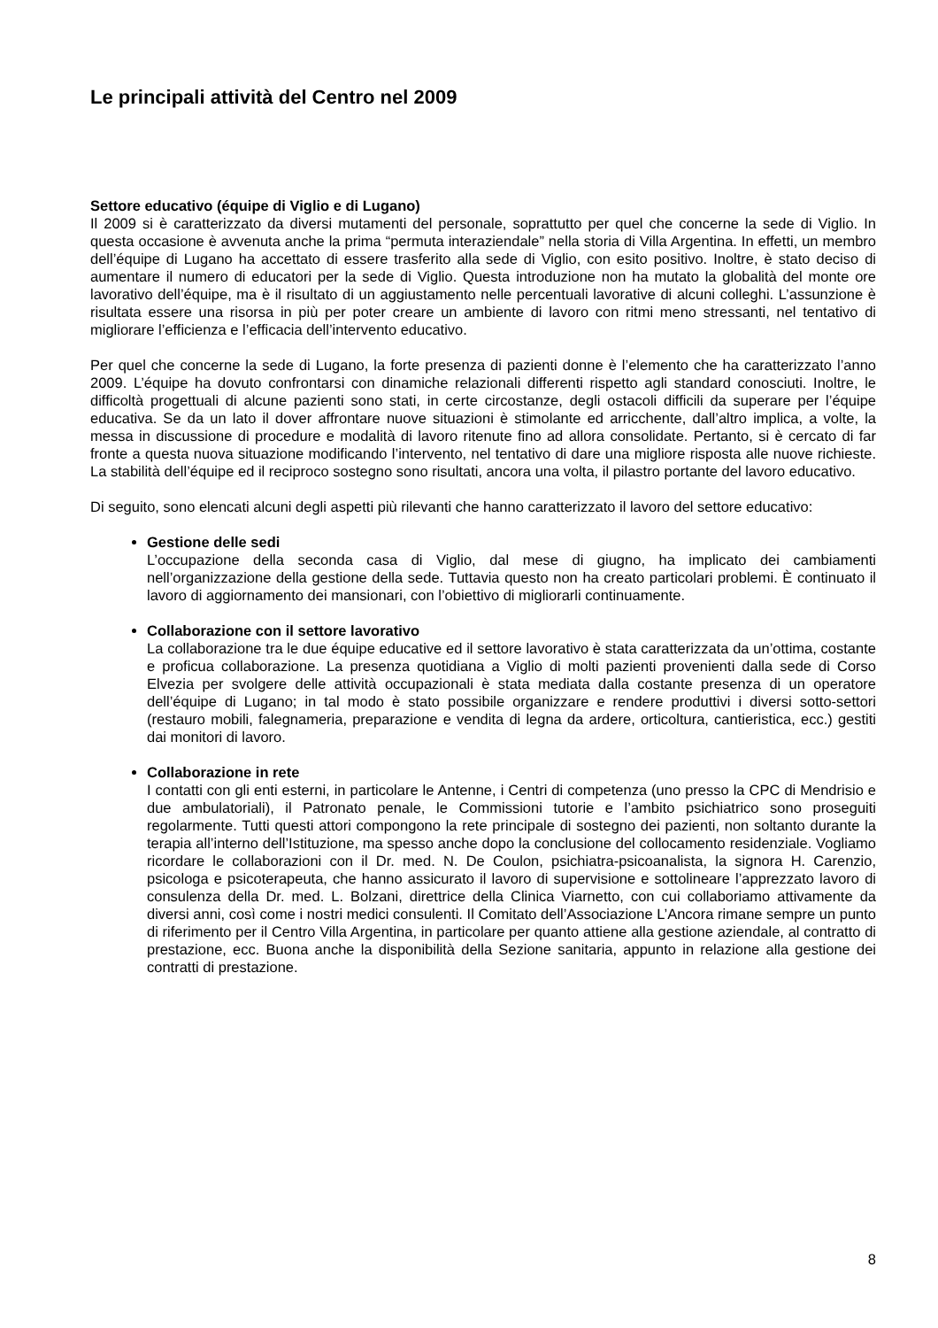Le principali attività del Centro nel 2009
Settore educativo (équipe di Viglio e di Lugano)
Il 2009 si è caratterizzato da diversi mutamenti del personale, soprattutto per quel che concerne la sede di Viglio. In questa occasione è avvenuta anche la prima “permuta interaziendale” nella storia di Villa Argentina. In effetti, un membro dell’équipe di Lugano ha accettato di essere trasferito alla sede di Viglio, con esito positivo. Inoltre, è stato deciso di aumentare il numero di educatori per la sede di Viglio. Questa introduzione non ha mutato la globalità del monte ore lavorativo dell’équipe, ma è il risultato di un aggiustamento nelle percentuali lavorative di alcuni colleghi. L’assunzione è risultata essere una risorsa in più per poter creare un ambiente di lavoro con ritmi meno stressanti, nel tentativo di migliorare l’efficienza e l’efficacia dell’intervento educativo.
Per quel che concerne la sede di Lugano, la forte presenza di pazienti donne è l’elemento che ha caratterizzato l’anno 2009. L’équipe ha dovuto confrontarsi con dinamiche relazionali differenti rispetto agli standard conosciuti. Inoltre, le difficoltà progettuali di alcune pazienti sono stati, in certe circostanze, degli ostacoli difficili da superare per l’équipe educativa. Se da un lato il dover affrontare nuove situazioni è stimolante ed arricchente, dall’altro implica, a volte, la messa in discussione di procedure e modalità di lavoro ritenute fino ad allora consolidate. Pertanto, si è cercato di far fronte a questa nuova situazione modificando l’intervento, nel tentativo di dare una migliore risposta alle nuove richieste. La stabilità dell’équipe ed il reciproco sostegno sono risultati, ancora una volta, il pilastro portante del lavoro educativo.
Di seguito, sono elencati alcuni degli aspetti più rilevanti che hanno caratterizzato il lavoro del settore educativo:
Gestione delle sedi
L’occupazione della seconda casa di Viglio, dal mese di giugno, ha implicato dei cambiamenti nell’organizzazione della gestione della sede. Tuttavia questo non ha creato particolari problemi. È continuato il lavoro di aggiornamento dei mansionari, con l’obiettivo di migliorarli continuamente.
Collaborazione con il settore lavorativo
La collaborazione tra le due équipe educative ed il settore lavorativo è stata caratterizzata da un’ottima, costante e proficua collaborazione. La presenza quotidiana a Viglio di molti pazienti provenienti dalla sede di Corso Elvezia per svolgere delle attività occupazionali è stata mediata dalla costante presenza di un operatore dell’équipe di Lugano; in tal modo è stato possibile organizzare e rendere produttivi i diversi sotto-settori (restauro mobili, falegnameria, preparazione e vendita di legna da ardere, orticoltura, cantieristica, ecc.) gestiti dai monitori di lavoro.
Collaborazione in rete
I contatti con gli enti esterni, in particolare le Antenne, i Centri di competenza (uno presso la CPC di Mendrisio e due ambulatoriali), il Patronato penale, le Commissioni tutorie e l’ambito psichiatrico sono proseguiti regolarmente. Tutti questi attori compongono la rete principale di sostegno dei pazienti, non soltanto durante la terapia all’interno dell’Istituzione, ma spesso anche dopo la conclusione del collocamento residenziale. Vogliamo ricordare le collaborazioni con il Dr. med. N. De Coulon, psichiatra-psicoanalista, la signora H. Carenzio, psicologa e psicoterapeuta, che hanno assicurato il lavoro di supervisione e sottolineare l’apprezzato lavoro di consulenza della Dr. med. L. Bolzani, direttrice della Clinica Viarnetto, con cui collaboriamo attivamente da diversi anni, così come i nostri medici consulenti. Il Comitato dell’Associazione L’Ancora rimane sempre un punto di riferimento per il Centro Villa Argentina, in particolare per quanto attiene alla gestione aziendale, al contratto di prestazione, ecc. Buona anche la disponibilità della Sezione sanitaria, appunto in relazione alla gestione dei contratti di prestazione.
8